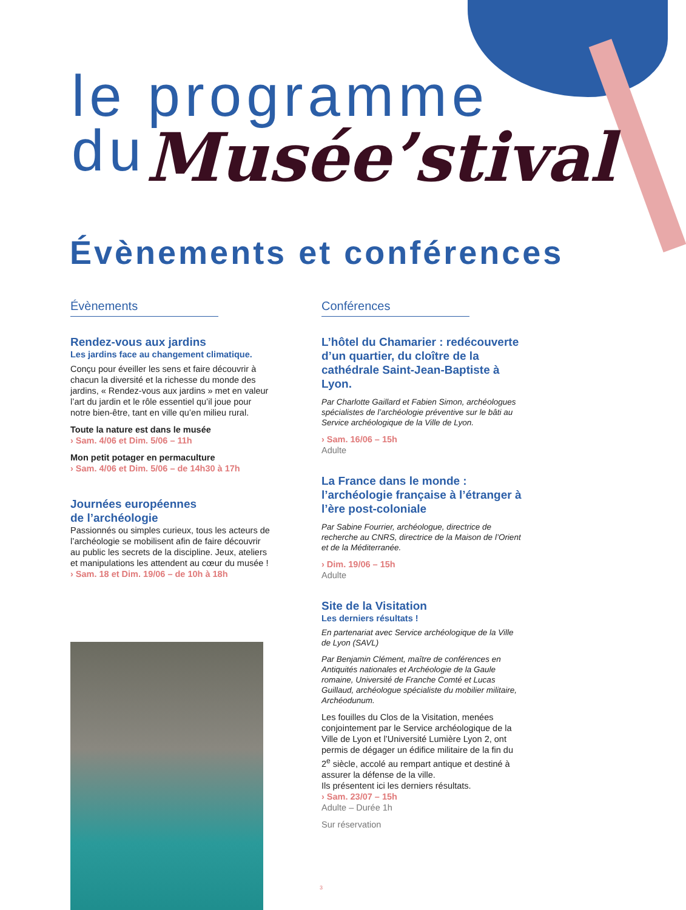le programme
du Musée’stival
Évènements et conférences
Évènements
Rendez-vous aux jardins
Les jardins face au changement climatique.
Conçu pour éveiller les sens et faire découvrir à chacun la diversité et la richesse du monde des jardins, « Rendez-vous aux jardins » met en valeur l’art du jardin et le rôle essentiel qu’il joue pour notre bien-être, tant en ville qu’en milieu rural.
Toute la nature est dans le musée
› Sam. 4/06 et Dim. 5/06 – 11h
Mon petit potager en permaculture
› Sam. 4/06 et Dim. 5/06 – de 14h30 à 17h
Journées européennes
de l’archéologie
Passionnés ou simples curieux, tous les acteurs de l’archéologie se mobilisent afin de faire découvrir au public les secrets de la discipline. Jeux, ateliers et manipulations les attendent au cœur du musée !
› Sam. 18 et Dim. 19/06 – de 10h à 18h
Conférences
L’hôtel du Chamarier : redécouverte d’un quartier, du cloître de la cathédrale Saint-Jean-Baptiste à Lyon.
Par Charlotte Gaillard et Fabien Simon, archéologues spécialistes de l’archéologie préventive sur le bâti au Service archéologique de la Ville de Lyon.
› Sam. 16/06 – 15h
Adulte
La France dans le monde : l’archéologie française à l’étranger à l’ère post-coloniale
Par Sabine Fourrier, archéologue, directrice de recherche au CNRS, directrice de la Maison de l’Orient et de la Méditerranée.
› Dim. 19/06 – 15h
Adulte
Site de la Visitation
Les derniers résultats !
En partenariat avec Service archéologique de la Ville de Lyon (SAVL)
Par Benjamin Clément, maître de conférences en Antiquités nationales et Archéologie de la Gaule romaine, Université de Franche Comté et Lucas Guillaud, archéologue spécialiste du mobilier militaire, Archéodunum.
Les fouilles du Clos de la Visitation, menées conjointement par le Service archéologique de la Ville de Lyon et l’Université Lumière Lyon 2, ont permis de dégager un édifice militaire de la fin du 2<sup>e</sup> siècle, accolé au rempart antique et destiné à assurer la défense de la ville.
Ils présentent ici les derniers résultats.
› Sam. 23/07 – 15h
Adulte – Durée 1h
Sur réservation
3